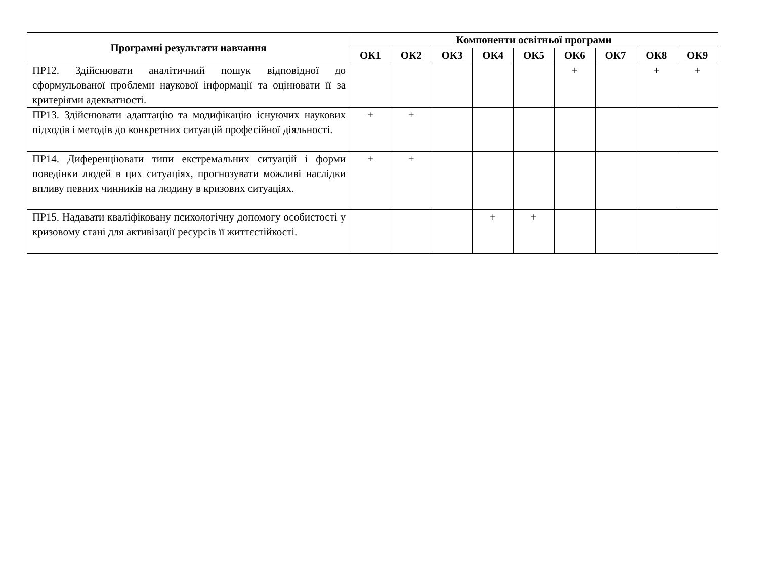| Програмні результати навчання | Компоненти освітньої програми | | | | | | | | |
| --- | --- | --- | --- | --- | --- | --- | --- | --- | --- |
| | ОК1 | ОК2 | ОК3 | ОК4 | ОК5 | ОК6 | ОК7 | ОК8 | ОК9 |
| ПР12. Здійснювати аналітичний пошук відповідної до сформульованої проблеми наукової інформації та оцінювати її за критеріями адекватності. | | | | | | + | | + | + |
| ПР13. Здійснювати адаптацію та модифікацію існуючих наукових підходів і методів до конкретних ситуацій професійної діяльності. | + | + | | | | | | | |
| ПР14. Диференціювати типи екстремальних ситуацій і форми поведінки людей в цих ситуаціях, прогнозувати можливі наслідки впливу певних чинників на людину в кризових ситуаціях. | + | + | | | | | | | |
| ПР15. Надавати кваліфіковану психологічну допомогу особистості у кризовому стані для активізації ресурсів її життєстійкості. | | | | + | + | | | | |